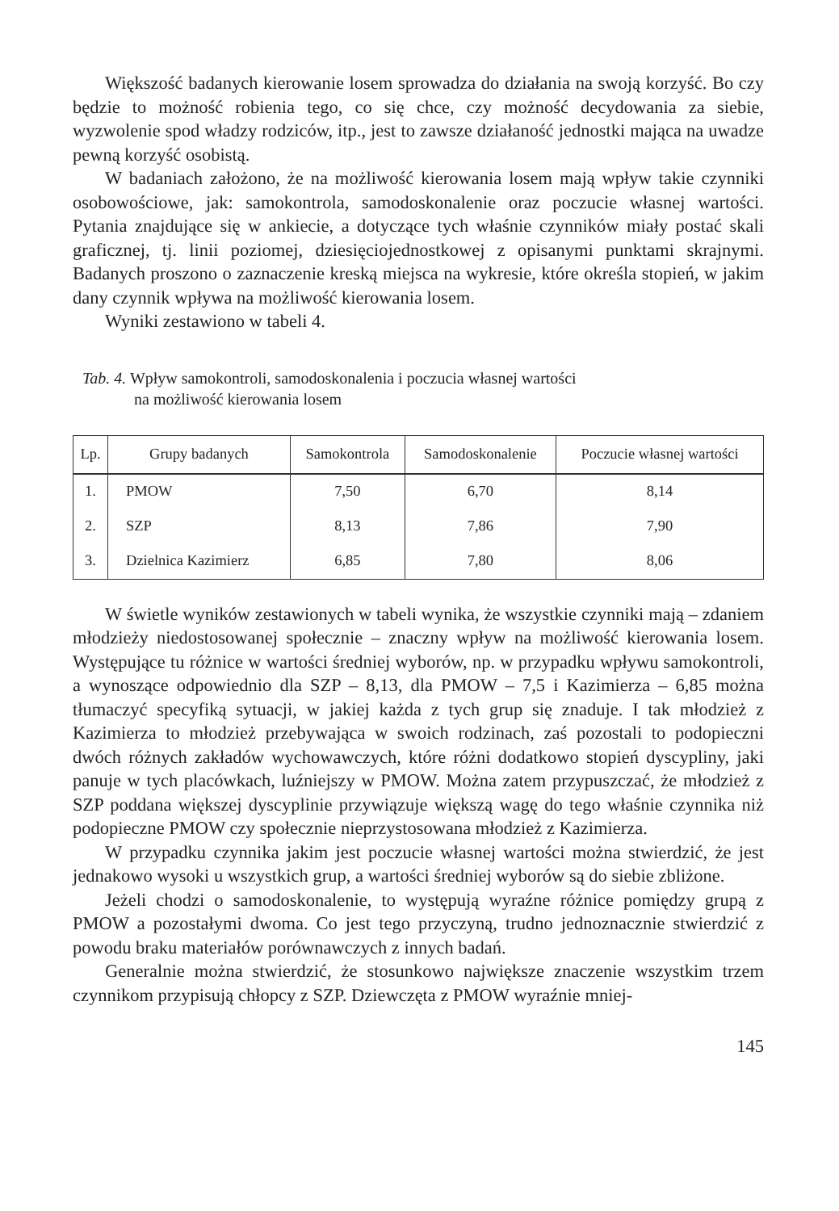Większość badanych kierowanie losem sprowadza do działania na swoją korzyść. Bo czy będzie to możność robienia tego, co się chce, czy możność decydowania za siebie, wyzwolenie spod władzy rodziców, itp., jest to zawsze działaność jednostki mająca na uwadze pewną korzyść osobistą.
W badaniach założono, że na możliwość kierowania losem mają wpływ takie czynniki osobowościowe, jak: samokontrola, samodoskonalenie oraz poczucie własnej wartości. Pytania znajdujące się w ankiecie, a dotyczące tych właśnie czynników miały postać skali graficznej, tj. linii poziomej, dziesięciojednostkowej z opisanymi punktami skrajnymi. Badanych proszono o zaznaczenie kreską miejsca na wykresie, które określa stopień, w jakim dany czynnik wpływa na możliwość kierowania losem.
Wyniki zestawiono w tabeli 4.
Tab. 4. Wpływ samokontroli, samodoskonalenia i poczucia własnej wartości
na możliwość kierowania losem
| Lp. | Grupy badanych | Samokontrola | Samodoskonalenie | Poczucie własnej wartości |
| --- | --- | --- | --- | --- |
| 1. | PMOW | 7,50 | 6,70 | 8,14 |
| 2. | SZP | 8,13 | 7,86 | 7,90 |
| 3. | Dzielnica Kazimierz | 6,85 | 7,80 | 8,06 |
W świetle wyników zestawionych w tabeli wynika, że wszystkie czynniki mają – zdaniem młodzieży niedostosowanej społecznie – znaczny wpływ na możliwość kierowania losem. Występujące tu różnice w wartości średniej wyborów, np. w przypadku wpływu samokontroli, a wynoszące odpowiednio dla SZP – 8,13, dla PMOW – 7,5 i Kazimierza – 6,85 można tłumaczyć specyfiką sytuacji, w jakiej każda z tych grup się znaduje. I tak młodzież z Kazimierza to młodzież przebywająca w swoich rodzinach, zaś pozostali to podopieczni dwóch różnych zakładów wychowawczych, które różni dodatkowo stopień dyscypliny, jaki panuje w tych placówkach, luźniejszy w PMOW. Można zatem przypuszczać, że młodzież z SZP poddana większej dyscyplinie przywiązuje większą wagę do tego właśnie czynnika niż podopieczne PMOW czy społecznie nieprzystosowana młodzież z Kazimierza.
W przypadku czynnika jakim jest poczucie własnej wartości można stwierdzić, że jest jednakowo wysoki u wszystkich grup, a wartości średniej wyborów są do siebie zbliżone.
Jeżeli chodzi o samodoskonalenie, to występują wyraźne różnice pomiędzy grupą z PMOW a pozostałymi dwoma. Co jest tego przyczyną, trudno jednoznacznie stwierdzić z powodu braku materiałów porównawczych z innych badań.
Generalnie można stwierdzić, że stosunkowo największe znaczenie wszystkim trzem czynnikom przypisują chłopcy z SZP. Dziewczęta z PMOW wyraźnie mniej-
145